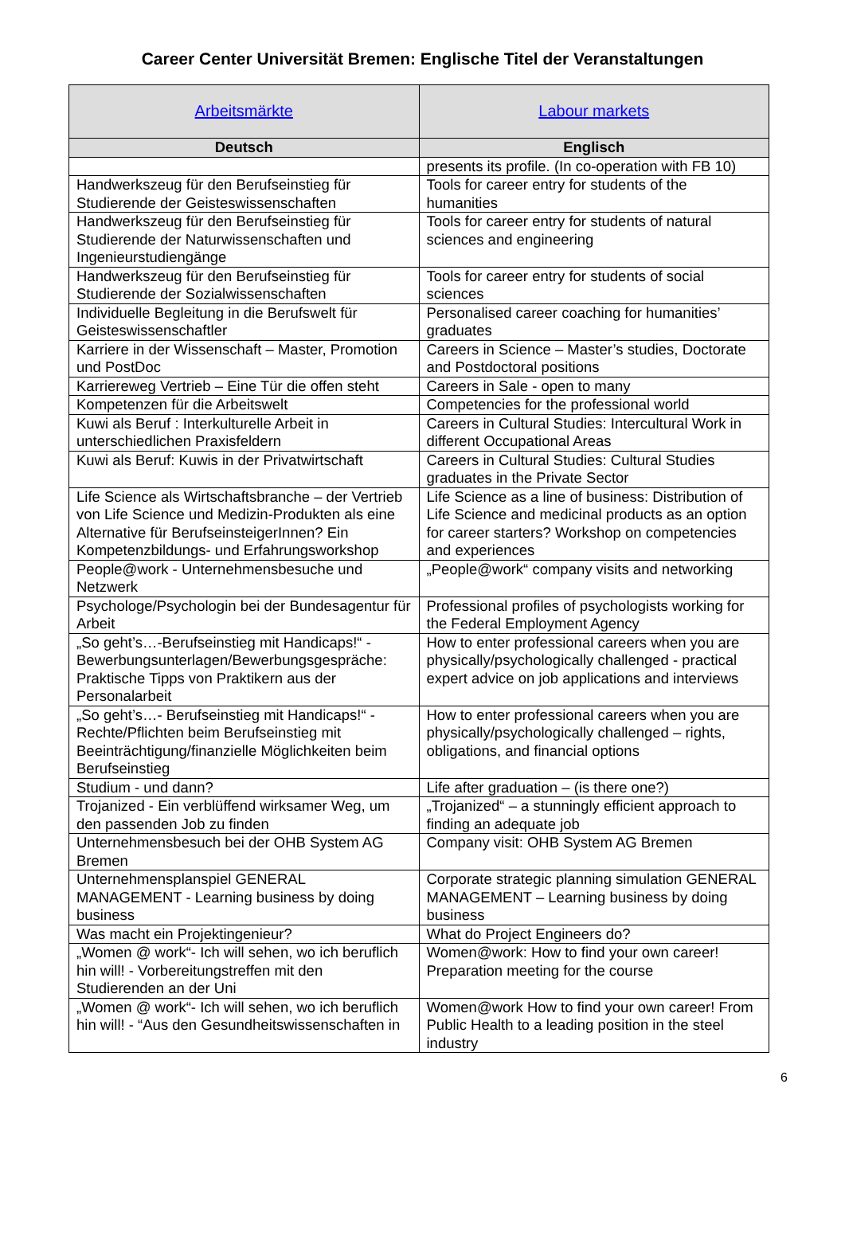Career Center Universität Bremen: Englische Titel der Veranstaltungen
| Arbeitsmärkte | Labour markets |
| Deutsch | Englisch |
| | presents its profile. (In co-operation with FB 10) |
| Handwerkszeug für den Berufseinstieg für Studierende der Geisteswissenschaften | Tools for career entry for students of the humanities |
| Handwerkszeug für den Berufseinstieg für Studierende der Naturwissenschaften und Ingenieurstudiengänge | Tools for career entry for students of natural sciences and engineering |
| Handwerkszeug für den Berufseinstieg für Studierende der Sozialwissenschaften | Tools for career entry for students of social sciences |
| Individuelle Begleitung in die Berufswelt für Geisteswissenschaftler | Personalised career coaching for humanities’ graduates |
| Karriere in der Wissenschaft – Master, Promotion und PostDoc | Careers in Science – Master’s studies, Doctorate and Postdoctoral positions |
| Karriereweg Vertrieb – Eine Tür die offen steht | Careers in Sale - open to many |
| Kompetenzen für die Arbeitswelt | Competencies for the professional world |
| Kuwi als Beruf : Interkulturelle Arbeit in unterschiedlichen Praxisfeldern | Careers in Cultural Studies: Intercultural Work in different Occupational Areas |
| Kuwi als Beruf: Kuwis in der Privatwirtschaft | Careers in Cultural Studies: Cultural Studies graduates in the Private Sector |
| Life Science als Wirtschaftsbranche – der Vertrieb von Life Science und Medizin-Produkten als eine Alternative für BerufseinsteigerInnen? Ein Kompetenzbildungs- und Erfahrungsworkshop | Life Science as a line of business: Distribution of Life Science and medicinal products as an option for career starters? Workshop on competencies and experiences |
| People@work - Unternehmensbesuche und Netzwerk | „People@work“ company visits and networking |
| Psychologe/Psychologin bei der Bundesagentur für Arbeit | Professional profiles of psychologists working for the Federal Employment Agency |
| „So geht’s…-Berufseinstieg mit Handicaps!“ - Bewerbungsunterlagen/Bewerbungsgespräche: Praktische Tipps von Praktikern aus der Personalarbeit | How to enter professional careers when you are physically/psychologically challenged - practical expert advice on job applications and interviews |
| „So geht’s…- Berufseinstieg mit Handicaps!“ - Rechte/Pflichten beim Berufseinstieg mit Beeinträchtigung/finanzielle Möglichkeiten beim Berufseinstieg | How to enter professional careers when you are physically/psychologically challenged – rights, obligations, and financial options |
| Studium - und dann? | Life after graduation – (is there one?) |
| Trojanized - Ein verblüffend wirksamer Weg, um den passenden Job zu finden | „Trojanized“ – a stunningly efficient approach to finding an adequate job |
| Unternehmensbesuch bei der OHB System AG Bremen | Company visit: OHB System AG Bremen |
| Unternehmensplanspiel GENERAL MANAGEMENT - Learning business by doing business | Corporate strategic planning simulation GENERAL MANAGEMENT – Learning business by doing business |
| Was macht ein Projektingenieur? | What do Project Engineers do? |
| „Women @ work“- Ich will sehen, wo ich beruflich hin will! - Vorbereitungstreffen mit den Studierenden an der Uni | Women@work: How to find your own career! Preparation meeting for the course |
| „Women @ work“- Ich will sehen, wo ich beruflich hin will! - “Aus den Gesundheitswissenschaften in | Women@work How to find your own career! From Public Health to a leading position in the steel industry |
6